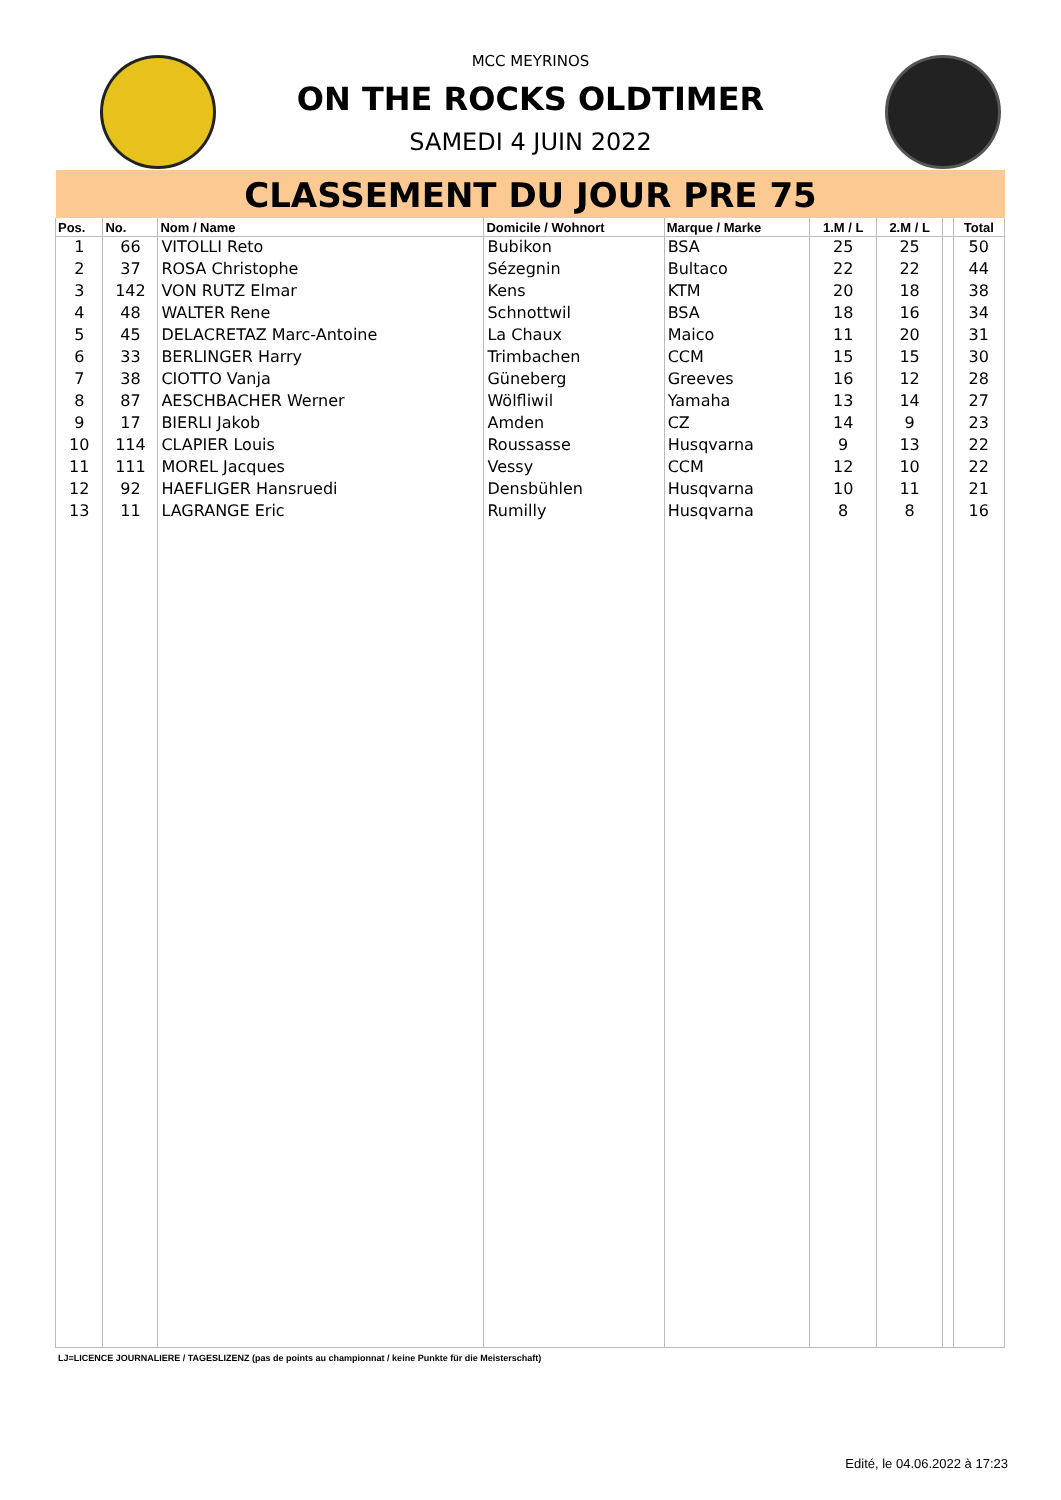MCC MEYRINOS
ON THE ROCKS OLDTIMER
SAMEDI 4 JUIN 2022
CLASSEMENT DU JOUR PRE 75
| Pos. | No. | Nom / Name | Domicile / Wohnort | Marque / Marke | 1.M / L | 2.M / L | | Total |
| --- | --- | --- | --- | --- | --- | --- | --- | --- |
| 1 | 66 | VITOLLI Reto | Bubikon | BSA | 25 | 25 | | 50 |
| 2 | 37 | ROSA Christophe | Sézegnin | Bultaco | 22 | 22 | | 44 |
| 3 | 142 | VON RUTZ Elmar | Kens | KTM | 20 | 18 | | 38 |
| 4 | 48 | WALTER Rene | Schnottwil | BSA | 18 | 16 | | 34 |
| 5 | 45 | DELACRETAZ Marc-Antoine | La Chaux | Maico | 11 | 20 | | 31 |
| 6 | 33 | BERLINGER Harry | Trimbachen | CCM | 15 | 15 | | 30 |
| 7 | 38 | CIOTTO Vanja | Güneberg | Greeves | 16 | 12 | | 28 |
| 8 | 87 | AESCHBACHER Werner | Wölfliwil | Yamaha | 13 | 14 | | 27 |
| 9 | 17 | BIERLI Jakob | Amden | CZ | 14 | 9 | | 23 |
| 10 | 114 | CLAPIER Louis | Roussasse | Husqvarna | 9 | 13 | | 22 |
| 11 | 111 | MOREL Jacques | Vessy | CCM | 12 | 10 | | 22 |
| 12 | 92 | HAEFLIGER Hansruedi | Densbühlen | Husqvarna | 10 | 11 | | 21 |
| 13 | 11 | LAGRANGE Eric | Rumilly | Husqvarna | 8 | 8 | | 16 |
LJ=LICENCE JOURNALIERE / TAGESLIZENZ (pas de points au championnat / keine Punkte für die Meisterschaft)
Edité, le 04.06.2022 à 17:23